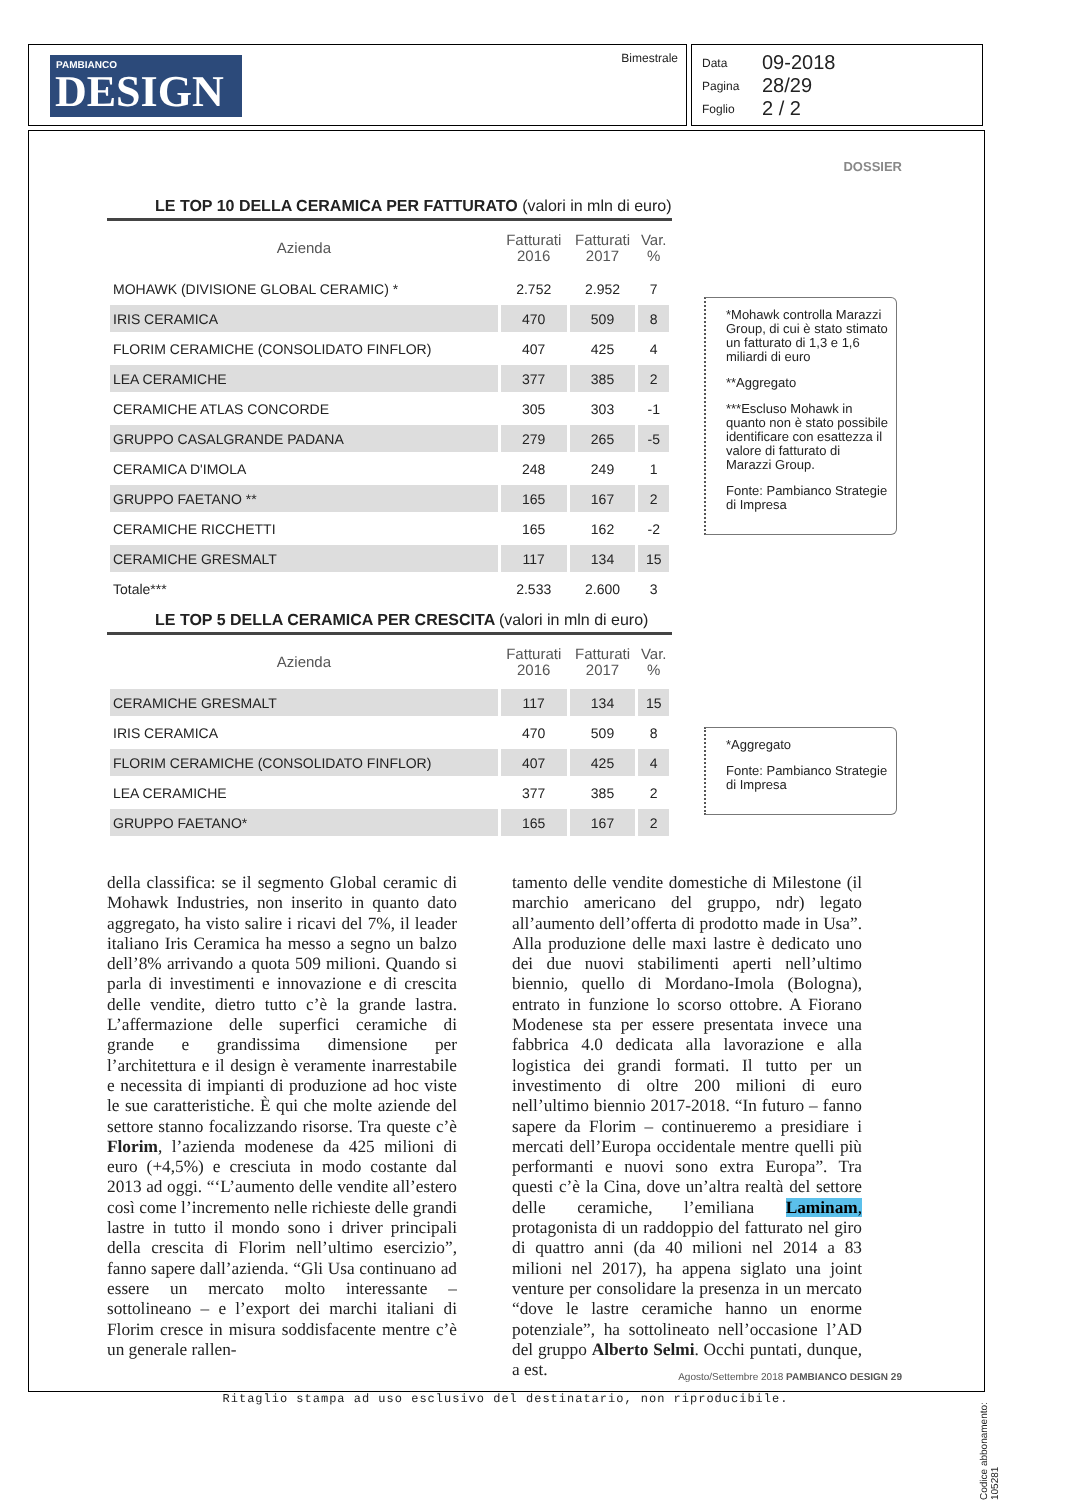PAMBIANCO
DESIGN
Bimestrale
Data 09-2018
Pagina 28/29
Foglio 2 / 2
DOSSIER
LE TOP 10 DELLA CERAMICA PER FATTURATO (valori in mln di euro)
| Azienda | Fatturati 2016 | Fatturati 2017 | Var. % |
| --- | --- | --- | --- |
| MOHAWK (DIVISIONE GLOBAL CERAMIC) * | 2.752 | 2.952 | 7 |
| IRIS CERAMICA | 470 | 509 | 8 |
| FLORIM CERAMICHE (CONSOLIDATO FINFLOR) | 407 | 425 | 4 |
| LEA CERAMICHE | 377 | 385 | 2 |
| CERAMICHE ATLAS CONCORDE | 305 | 303 | -1 |
| GRUPPO CASALGRANDE PADANA | 279 | 265 | -5 |
| CERAMICA D'IMOLA | 248 | 249 | 1 |
| GRUPPO FAETANO ** | 165 | 167 | 2 |
| CERAMICHE RICCHETTI | 165 | 162 | -2 |
| CERAMICHE GRESMALT | 117 | 134 | 15 |
| Totale*** | 2.533 | 2.600 | 3 |
*Mohawk controlla Marazzi Group, di cui è stato stimato un fatturato di 1,3 e 1,6 miliardi di euro
**Aggregato
***Escluso Mohawk in quanto non è stato possibile identificare con esattezza il valore di fatturato di Marazzi Group.
Fonte: Pambianco Strategie di Impresa
LE TOP 5 DELLA CERAMICA PER CRESCITA (valori in mln di euro)
| Azienda | Fatturati 2016 | Fatturati 2017 | Var. % |
| --- | --- | --- | --- |
| CERAMICHE GRESMALT | 117 | 134 | 15 |
| IRIS CERAMICA | 470 | 509 | 8 |
| FLORIM CERAMICHE (CONSOLIDATO FINFLOR) | 407 | 425 | 4 |
| LEA CERAMICHE | 377 | 385 | 2 |
| GRUPPO FAETANO* | 165 | 167 | 2 |
*Aggregato
Fonte: Pambianco Strategie di Impresa
della classifica: se il segmento Global ceramic di Mohawk Industries, non inserito in quanto dato aggregato, ha visto salire i ricavi del 7%, il leader italiano Iris Ceramica ha messo a segno un balzo dell’8% arrivando a quota 509 milioni. Quando si parla di investimenti e innovazione e di crescita delle vendite, dietro tutto c’è la grande lastra. L’affermazione delle superfici ceramiche di grande e grandissima dimensione per l’architettura e il design è veramente inarrestabile e necessita di impianti di produzione ad hoc viste le sue caratteristiche. È qui che molte aziende del settore stanno focalizzando risorse. Tra queste c’è Florim, l’azienda modenese da 425 milioni di euro (+4,5%) e cresciuta in modo costante dal 2013 ad oggi. “‘L’aumento delle vendite all’estero così come l’incremento nelle richieste delle grandi lastre in tutto il mondo sono i driver principali della crescita di Florim nell’ultimo esercizio”, fanno sapere dall’azienda. “Gli Usa continuano ad essere un mercato molto interessante – sottolineano – e l’export dei marchi italiani di Florim cresce in misura soddisfacente mentre c’è un generale rallen-
tamento delle vendite domestiche di Milestone (il marchio americano del gruppo, ndr) legato all’aumento dell’offerta di prodotto made in Usa”. Alla produzione delle maxi lastre è dedicato uno dei due nuovi stabilimenti aperti nell’ultimo biennio, quello di Mordano-Imola (Bologna), entrato in funzione lo scorso ottobre. A Fiorano Modenese sta per essere presentata invece una fabbrica 4.0 dedicata alla lavorazione e alla logistica dei grandi formati. Il tutto per un investimento di oltre 200 milioni di euro nell’ultimo biennio 2017-2018. “In futuro – fanno sapere da Florim – continueremo a presidiare i mercati dell’Europa occidentale mentre quelli più performanti e nuovi sono extra Europa”. Tra questi c’è la Cina, dove un’altra realtà del settore delle ceramiche, l’emiliana Laminam, protagonista di un raddoppio del fatturato nel giro di quattro anni (da 40 milioni nel 2014 a 83 milioni nel 2017), ha appena siglato una joint venture per consolidare la presenza in un mercato “dove le lastre ceramiche hanno un enorme potenziale”, ha sottolineato nell’occasione l’AD del gruppo Alberto Selmi. Occhi puntati, dunque, a est.
Agosto/Settembre 2018 PAMBIANCO DESIGN 29
Ritaglio stampa ad uso esclusivo del destinatario, non riproducibile.
Codice abbonamento: 105281